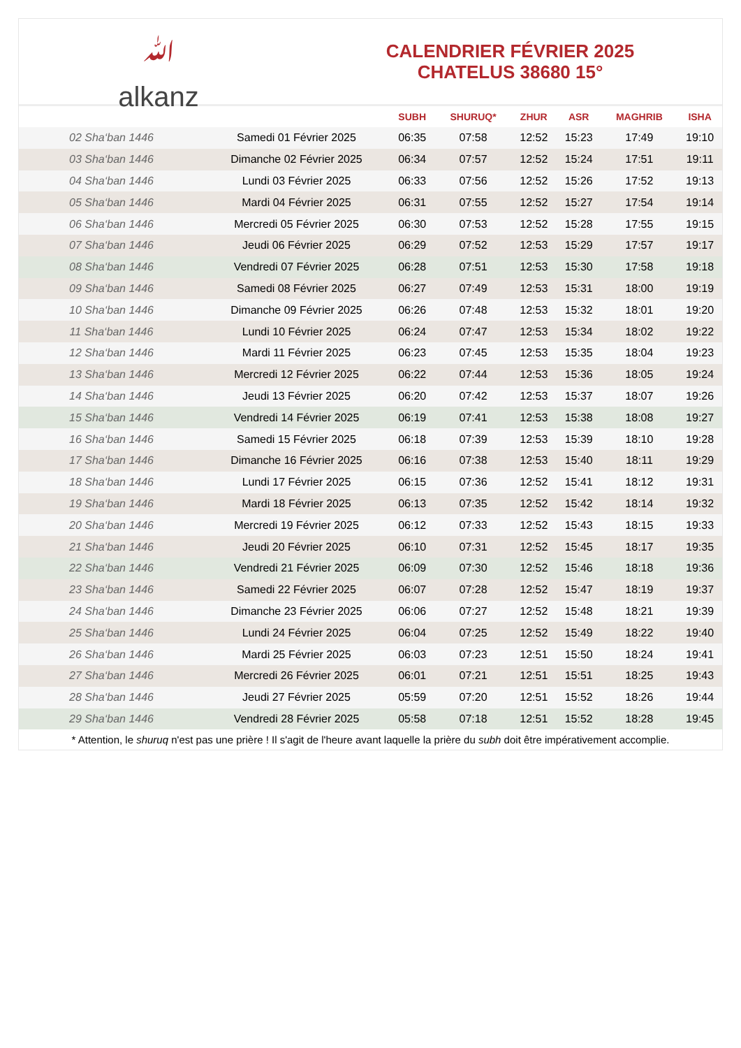ﷲ
alkanz
CALENDRIER FÉVRIER 2025
CHATELUS 38680 15°
| | | SUBH | SHURUQ* | ZHUR | ASR | MAGHRIB | ISHA |
| --- | --- | --- | --- | --- | --- | --- | --- |
| 02 Sha‘ban 1446 | Samedi 01 Février 2025 | 06:35 | 07:58 | 12:52 | 15:23 | 17:49 | 19:10 |
| 03 Sha‘ban 1446 | Dimanche 02 Février 2025 | 06:34 | 07:57 | 12:52 | 15:24 | 17:51 | 19:11 |
| 04 Sha‘ban 1446 | Lundi 03 Février 2025 | 06:33 | 07:56 | 12:52 | 15:26 | 17:52 | 19:13 |
| 05 Sha‘ban 1446 | Mardi 04 Février 2025 | 06:31 | 07:55 | 12:52 | 15:27 | 17:54 | 19:14 |
| 06 Sha‘ban 1446 | Mercredi 05 Février 2025 | 06:30 | 07:53 | 12:52 | 15:28 | 17:55 | 19:15 |
| 07 Sha‘ban 1446 | Jeudi 06 Février 2025 | 06:29 | 07:52 | 12:53 | 15:29 | 17:57 | 19:17 |
| 08 Sha‘ban 1446 | Vendredi 07 Février 2025 | 06:28 | 07:51 | 12:53 | 15:30 | 17:58 | 19:18 |
| 09 Sha‘ban 1446 | Samedi 08 Février 2025 | 06:27 | 07:49 | 12:53 | 15:31 | 18:00 | 19:19 |
| 10 Sha‘ban 1446 | Dimanche 09 Février 2025 | 06:26 | 07:48 | 12:53 | 15:32 | 18:01 | 19:20 |
| 11 Sha‘ban 1446 | Lundi 10 Février 2025 | 06:24 | 07:47 | 12:53 | 15:34 | 18:02 | 19:22 |
| 12 Sha‘ban 1446 | Mardi 11 Février 2025 | 06:23 | 07:45 | 12:53 | 15:35 | 18:04 | 19:23 |
| 13 Sha‘ban 1446 | Mercredi 12 Février 2025 | 06:22 | 07:44 | 12:53 | 15:36 | 18:05 | 19:24 |
| 14 Sha‘ban 1446 | Jeudi 13 Février 2025 | 06:20 | 07:42 | 12:53 | 15:37 | 18:07 | 19:26 |
| 15 Sha‘ban 1446 | Vendredi 14 Février 2025 | 06:19 | 07:41 | 12:53 | 15:38 | 18:08 | 19:27 |
| 16 Sha‘ban 1446 | Samedi 15 Février 2025 | 06:18 | 07:39 | 12:53 | 15:39 | 18:10 | 19:28 |
| 17 Sha‘ban 1446 | Dimanche 16 Février 2025 | 06:16 | 07:38 | 12:53 | 15:40 | 18:11 | 19:29 |
| 18 Sha‘ban 1446 | Lundi 17 Février 2025 | 06:15 | 07:36 | 12:52 | 15:41 | 18:12 | 19:31 |
| 19 Sha‘ban 1446 | Mardi 18 Février 2025 | 06:13 | 07:35 | 12:52 | 15:42 | 18:14 | 19:32 |
| 20 Sha‘ban 1446 | Mercredi 19 Février 2025 | 06:12 | 07:33 | 12:52 | 15:43 | 18:15 | 19:33 |
| 21 Sha‘ban 1446 | Jeudi 20 Février 2025 | 06:10 | 07:31 | 12:52 | 15:45 | 18:17 | 19:35 |
| 22 Sha‘ban 1446 | Vendredi 21 Février 2025 | 06:09 | 07:30 | 12:52 | 15:46 | 18:18 | 19:36 |
| 23 Sha‘ban 1446 | Samedi 22 Février 2025 | 06:07 | 07:28 | 12:52 | 15:47 | 18:19 | 19:37 |
| 24 Sha‘ban 1446 | Dimanche 23 Février 2025 | 06:06 | 07:27 | 12:52 | 15:48 | 18:21 | 19:39 |
| 25 Sha‘ban 1446 | Lundi 24 Février 2025 | 06:04 | 07:25 | 12:52 | 15:49 | 18:22 | 19:40 |
| 26 Sha‘ban 1446 | Mardi 25 Février 2025 | 06:03 | 07:23 | 12:51 | 15:50 | 18:24 | 19:41 |
| 27 Sha‘ban 1446 | Mercredi 26 Février 2025 | 06:01 | 07:21 | 12:51 | 15:51 | 18:25 | 19:43 |
| 28 Sha‘ban 1446 | Jeudi 27 Février 2025 | 05:59 | 07:20 | 12:51 | 15:52 | 18:26 | 19:44 |
| 29 Sha‘ban 1446 | Vendredi 28 Février 2025 | 05:58 | 07:18 | 12:51 | 15:52 | 18:28 | 19:45 |
* Attention, le shuruq n'est pas une prière ! Il s'agit de l'heure avant laquelle la prière du subh doit être impérativement accomplie.